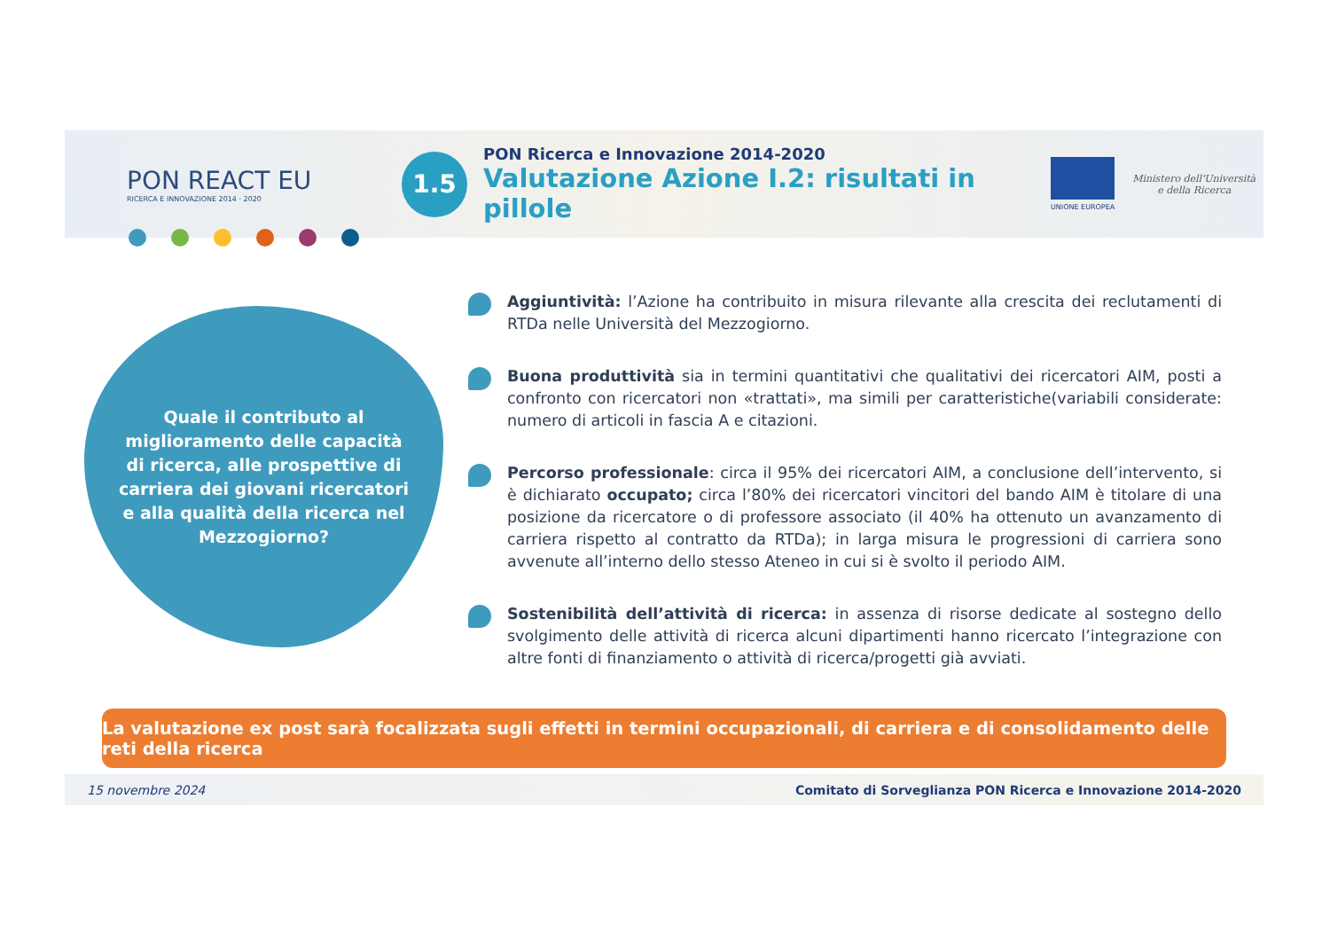PON REACT EU
RICERCA E INNOVAZIONE 2014 · 2020
1.5
PON Ricerca e Innovazione 2014-2020
Valutazione Azione I.2: risultati in pillole
UNIONE EUROPEA
Ministero dell'Università
e della Ricerca
Quale il contributo al miglioramento delle capacità di ricerca, alle prospettive di carriera dei giovani ricercatori e alla qualità della ricerca nel Mezzogiorno?
Aggiuntività: l’Azione ha contribuito in misura rilevante alla crescita dei reclutamenti di RTDa nelle Università del Mezzogiorno.
Buona produttività sia in termini quantitativi che qualitativi dei ricercatori AIM, posti a confronto con ricercatori non «trattati», ma simili per caratteristiche(variabili considerate: numero di articoli in fascia A e citazioni.
Percorso professionale: circa il 95% dei ricercatori AIM, a conclusione dell’intervento, si è dichiarato occupato; circa l’80% dei ricercatori vincitori del bando AIM è titolare di una posizione da ricercatore o di professore associato (il 40% ha ottenuto un avanzamento di carriera rispetto al contratto da RTDa); in larga misura le progressioni di carriera sono avvenute all’interno dello stesso Ateneo in cui si è svolto il periodo AIM.
Sostenibilità dell’attività di ricerca: in assenza di risorse dedicate al sostegno dello svolgimento delle attività di ricerca alcuni dipartimenti hanno ricercato l’integrazione con altre fonti di finanziamento o attività di ricerca/progetti già avviati.
La valutazione ex post sarà focalizzata sugli effetti in termini occupazionali, di carriera e di consolidamento delle reti della ricerca
15 novembre 2024 Comitato di Sorveglianza PON Ricerca e Innovazione 2014-2020